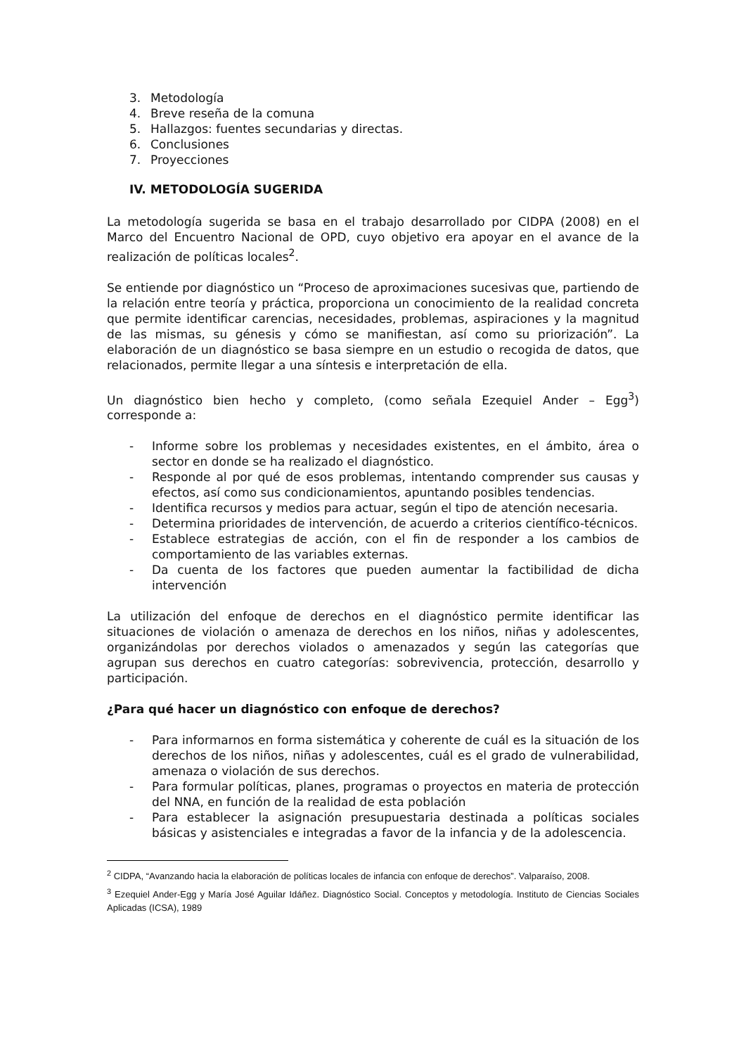3. Metodología
4. Breve reseña de la comuna
5. Hallazgos: fuentes secundarias y directas.
6. Conclusiones
7. Proyecciones
IV. METODOLOGÍA SUGERIDA
La metodología sugerida se basa en el trabajo desarrollado por CIDPA (2008) en el Marco del Encuentro Nacional de OPD, cuyo objetivo era apoyar en el avance de la realización de políticas locales<sup>2</sup>.
Se entiende por diagnóstico un “Proceso de aproximaciones sucesivas que, partiendo de la relación entre teoría y práctica, proporciona un conocimiento de la realidad concreta que permite identificar carencias, necesidades, problemas, aspiraciones y la magnitud de las mismas, su génesis y cómo se manifiestan, así como su priorización”. La elaboración de un diagnóstico se basa siempre en un estudio o recogida de datos, que relacionados, permite llegar a una síntesis e interpretación de ella.
Un diagnóstico bien hecho y completo, (como señala Ezequiel Ander – Egg<sup>3</sup>) corresponde a:
- Informe sobre los problemas y necesidades existentes, en el ámbito, área o sector en donde se ha realizado el diagnóstico.
- Responde al por qué de esos problemas, intentando comprender sus causas y efectos, así como sus condicionamientos, apuntando posibles tendencias.
- Identifica recursos y medios para actuar, según el tipo de atención necesaria.
- Determina prioridades de intervención, de acuerdo a criterios científico-técnicos.
- Establece estrategias de acción, con el fin de responder a los cambios de comportamiento de las variables externas.
- Da cuenta de los factores que pueden aumentar la factibilidad de dicha intervención
La utilización del enfoque de derechos en el diagnóstico permite identificar las situaciones de violación o amenaza de derechos en los niños, niñas y adolescentes, organizándolas por derechos violados o amenazados y según las categorías que agrupan sus derechos en cuatro categorías: sobrevivencia, protección, desarrollo y participación.
¿Para qué hacer un diagnóstico con enfoque de derechos?
- Para informarnos en forma sistemática y coherente de cuál es la situación de los derechos de los niños, niñas y adolescentes, cuál es el grado de vulnerabilidad, amenaza o violación de sus derechos.
- Para formular políticas, planes, programas o proyectos en materia de protección del NNA, en función de la realidad de esta población
- Para establecer la asignación presupuestaria destinada a políticas sociales básicas y asistenciales e integradas a favor de la infancia y de la adolescencia.
<sup>2</sup> CIDPA, “Avanzando hacia la elaboración de políticas locales de infancia con enfoque de derechos”. Valparaíso, 2008.
<sup>3</sup> Ezequiel Ander-Egg y María José Aguilar Idáñez. Diagnóstico Social. Conceptos y metodología. Instituto de Ciencias Sociales Aplicadas (ICSA), 1989